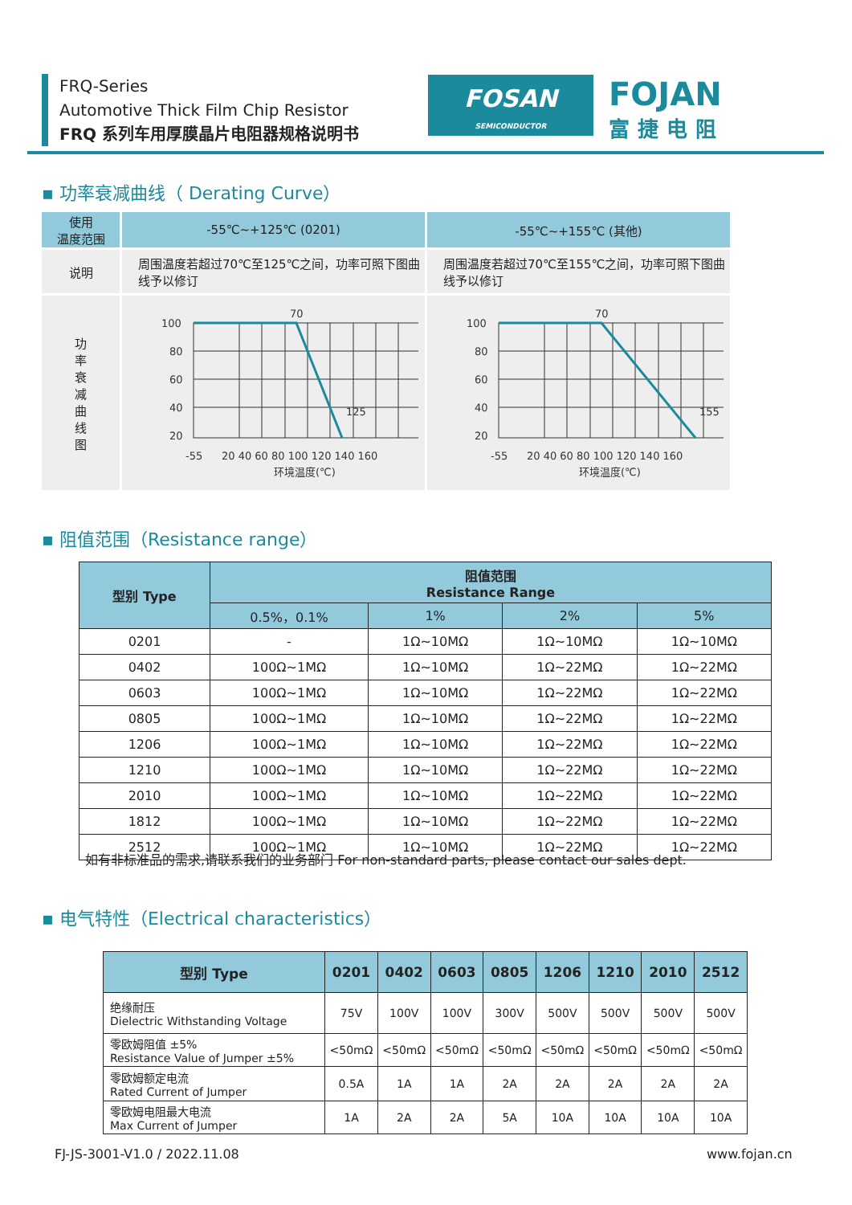FRQ-Series
Automotive Thick Film Chip Resistor
FRQ 系列车用厚膜晶片电阻器规格说明书
FOSAN
SEMICONDUCTOR
FOJAN
富捷电阻
▪ 功率衰减曲线（ Derating Curve）
| 使用 温度范围 | -55℃~+125℃ (0201) | -55℃~+155℃ (其他) |
| 说明 | 周围温度若超过70℃至125℃之间，功率可照下图曲线予以修订 | 周围温度若超过70℃至155℃之间，功率可照下图曲线予以修订 |
| 功 率 衰 减 曲 线 图 | 70 125 100 80 60 40 20 -55 20 40 60 80 100 120 140 160 环境温度(℃) | 70 155 100 80 60 40 20 -55 20 40 60 80 100 120 140 160 环境温度(℃) |
▪ 阻值范围（Resistance range）
| 型别 Type | 阻值范围 Resistance Range | | | |
| --- | --- | --- | --- | --- |
| | 0.5%，0.1% | 1% | 2% | 5% |
| 0201 | - | 1Ω~10MΩ | 1Ω~10MΩ | 1Ω~10MΩ |
| 0402 | 100Ω~1MΩ | 1Ω~10MΩ | 1Ω~22MΩ | 1Ω~22MΩ |
| 0603 | 100Ω~1MΩ | 1Ω~10MΩ | 1Ω~22MΩ | 1Ω~22MΩ |
| 0805 | 100Ω~1MΩ | 1Ω~10MΩ | 1Ω~22MΩ | 1Ω~22MΩ |
| 1206 | 100Ω~1MΩ | 1Ω~10MΩ | 1Ω~22MΩ | 1Ω~22MΩ |
| 1210 | 100Ω~1MΩ | 1Ω~10MΩ | 1Ω~22MΩ | 1Ω~22MΩ |
| 2010 | 100Ω~1MΩ | 1Ω~10MΩ | 1Ω~22MΩ | 1Ω~22MΩ |
| 1812 | 100Ω~1MΩ | 1Ω~10MΩ | 1Ω~22MΩ | 1Ω~22MΩ |
| 2512 | 100Ω~1MΩ | 1Ω~10MΩ | 1Ω~22MΩ | 1Ω~22MΩ |
如有非标准品的需求,请联系我们的业务部门 For non-standard parts, please contact our sales dept.
▪ 电气特性（Electrical characteristics）
| 型别 Type | 0201 | 0402 | 0603 | 0805 | 1206 | 1210 | 2010 | 2512 |
| --- | --- | --- | --- | --- | --- | --- | --- | --- |
| 绝缘耐压 Dielectric Withstanding Voltage | 75V | 100V | 100V | 300V | 500V | 500V | 500V | 500V |
| 零欧姆阻值 ±5% Resistance Value of Jumper ±5% | <50mΩ | <50mΩ | <50mΩ | <50mΩ | <50mΩ | <50mΩ | <50mΩ | <50mΩ |
| 零欧姆额定电流 Rated Current of Jumper | 0.5A | 1A | 1A | 2A | 2A | 2A | 2A | 2A |
| 零欧姆电阻最大电流 Max Current of Jumper | 1A | 2A | 2A | 5A | 10A | 10A | 10A | 10A |
FJ-JS-3001-V1.0 / 2022.11.08 www.fojan.cn